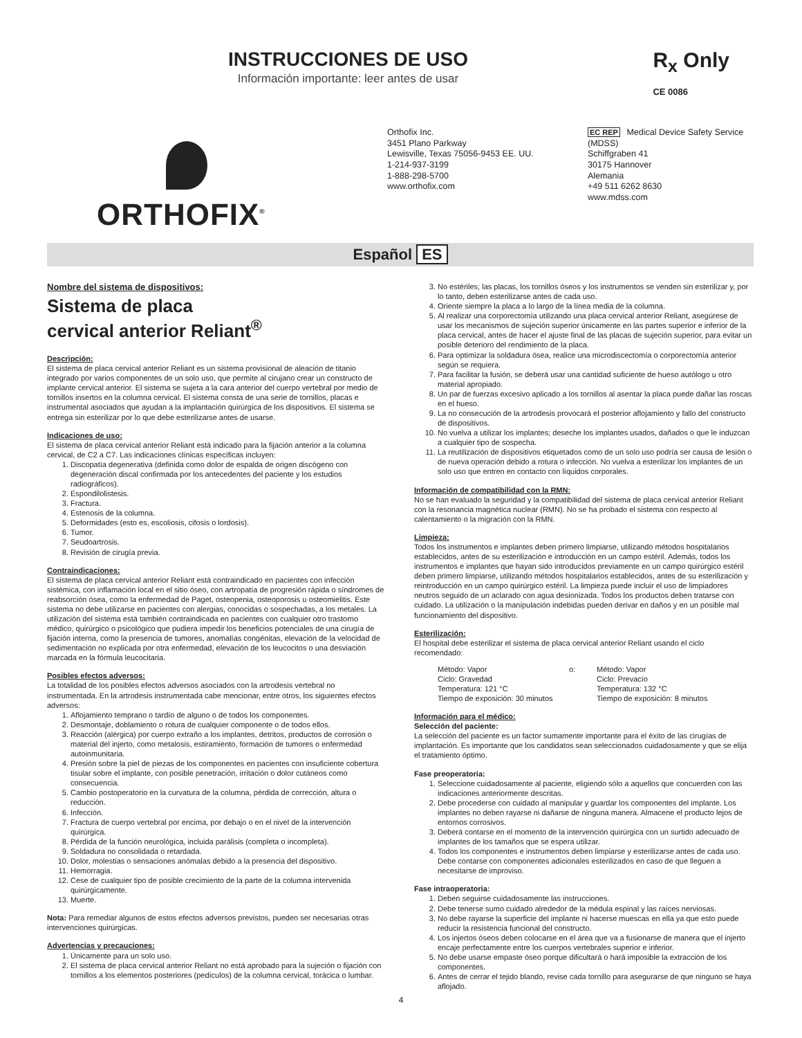INSTRUCCIONES DE USO
Información importante: leer antes de usar
R<sub>x</sub> Only
CE 0086
ORTHOFIX<sup>®</sup>
Orthofix Inc.
3451 Plano Parkway
Lewisville, Texas 75056-9453 EE. UU.
1-214-937-3199
1-888-298-5700
www.orthofix.com
EC REP Medical Device Safety Service
(MDSS)
Schiffgraben 41
30175 Hannover
Alemania
+49 511 6262 8630
www.mdss.com
Español ES
Nombre del sistema de dispositivos:
Sistema de placa
cervical anterior Reliant<sup>®</sup>
Descripción:
El sistema de placa cervical anterior Reliant es un sistema provisional de aleación de titanio integrado por varios componentes de un solo uso, que permite al cirujano crear un constructo de implante cervical anterior. El sistema se sujeta a la cara anterior del cuerpo vertebral por medio de tornillos insertos en la columna cervical. El sistema consta de una serie de tornillos, placas e instrumental asociados que ayudan a la implantación quirúrgica de los dispositivos. El sistema se entrega sin esterilizar por lo que debe esterilizarse antes de usarse.
Indicaciones de uso:
El sistema de placa cervical anterior Reliant está indicado para la fijación anterior a la columna cervical, de C2 a C7. Las indicaciones clínicas específicas incluyen:
1. Discopatía degenerativa (definida como dolor de espalda de origen discógeno con degeneración discal confirmada por los antecedentes del paciente y los estudios radiográficos).
2. Espondilolistesis.
3. Fractura.
4. Estenosis de la columna.
5. Deformidades (esto es, escoliosis, cifosis o lordosis).
6. Tumor.
7. Seudoartrosis.
8. Revisión de cirugía previa.
Contraindicaciones:
El sistema de placa cervical anterior Reliant está contraindicado en pacientes con infección sistémica, con inflamación local en el sitio óseo, con artropatía de progresión rápida o síndromes de reabsorción ósea, como la enfermedad de Paget, osteopenia, osteoporosis u osteomielitis. Este sistema no debe utilizarse en pacientes con alergias, conocidas o sospechadas, a los metales. La utilización del sistema está también contraindicada en pacientes con cualquier otro trastorno médico, quirúrgico o psicológico que pudiera impedir los beneficios potenciales de una cirugía de fijación interna, como la presencia de tumores, anomalías congénitas, elevación de la velocidad de sedimentación no explicada por otra enfermedad, elevación de los leucocitos o una desviación marcada en la fórmula leucocitaria.
Posibles efectos adversos:
La totalidad de los posibles efectos adversos asociados con la artrodesis vertebral no instrumentada. En la artrodesis instrumentada cabe mencionar, entre otros, los siguientes efectos adversos:
1. Aflojamiento temprano o tardío de alguno o de todos los componentes.
2. Desmontaje, doblamiento o rotura de cualquier componente o de todos ellos.
3. Reacción (alérgica) por cuerpo extraño a los implantes, detritos, productos de corrosión o material del injerto, como metalosis, estiramiento, formación de tumores o enfermedad autoinmunitaria.
4. Presión sobre la piel de piezas de los componentes en pacientes con insuficiente cobertura tisular sobre el implante, con posible penetración, irritación o dolor cutáneos como consecuencia.
5. Cambio postoperatorio en la curvatura de la columna, pérdida de corrección, altura o reducción.
6. Infección.
7. Fractura de cuerpo vertebral por encima, por debajo o en el nivel de la intervención quirúrgica.
8. Pérdida de la función neurológica, incluida parálisis (completa o incompleta).
9. Soldadura no consolidada o retardada.
10. Dolor, molestias o sensaciones anómalas debido a la presencia del dispositivo.
11. Hemorragia.
12. Cese de cualquier tipo de posible crecimiento de la parte de la columna intervenida quirúrgicamente.
13. Muerte.
Nota: Para remediar algunos de estos efectos adversos previstos, pueden ser necesarias otras intervenciones quirúrgicas.
Advertencias y precauciones:
1. Únicamente para un solo uso.
2. El sistema de placa cervical anterior Reliant no está aprobado para la sujeción o fijación con tornillos a los elementos posteriores (pedículos) de la columna cervical, torácica o lumbar.
3. No estériles; las placas, los tornillos óseos y los instrumentos se venden sin esterilizar y, por lo tanto, deben esterilizarse antes de cada uso.
4. Oriente siempre la placa a lo largo de la línea media de la columna.
5. Al realizar una corporectomía utilizando una placa cervical anterior Reliant, asegúrese de usar los mecanismos de sujeción superior únicamente en las partes superior e inferior de la placa cervical, antes de hacer el ajuste final de las placas de sujeción superior, para evitar un posible deterioro del rendimiento de la placa.
6. Para optimizar la soldadura ósea, realice una microdiscectomía o corporectomía anterior según se requiera.
7. Para facilitar la fusión, se deberá usar una cantidad suficiente de hueso autólogo u otro material apropiado.
8. Un par de fuerzas excesivo aplicado a los tornillos al asentar la placa puede dañar las roscas en el hueso.
9. La no consecución de la artrodesis provocará el posterior aflojamiento y fallo del constructo de dispositivos.
10. No vuelva a utilizar los implantes; deseche los implantes usados, dañados o que le induzcan a cualquier tipo de sospecha.
11. La reutilización de dispositivos etiquetados como de un solo uso podría ser causa de lesión o de nueva operación debido a rotura o infección. No vuelva a esterilizar los implantes de un solo uso que entren en contacto con líquidos corporales.
Información de compatibilidad con la RMN:
No se han evaluado la seguridad y la compatibilidad del sistema de placa cervical anterior Reliant con la resonancia magnética nuclear (RMN). No se ha probado el sistema con respecto al calentamiento o la migración con la RMN.
Limpieza:
Todos los instrumentos e implantes deben primero limpiarse, utilizando métodos hospitalarios establecidos, antes de su esterilización e introducción en un campo estéril. Además, todos los instrumentos e implantes que hayan sido introducidos previamente en un campo quirúrgico estéril deben primero limpiarse, utilizando métodos hospitalarios establecidos, antes de su esterilización y reintroducción en un campo quirúrgico estéril. La limpieza puede incluir el uso de limpiadores neutros seguido de un aclarado con agua desionizada. Todos los productos deben tratarse con cuidado. La utilización o la manipulación indebidas pueden derivar en daños y en un posible mal funcionamiento del dispositivo.
Esterilización:
El hospital debe esterilizar el sistema de placa cervical anterior Reliant usando el ciclo recomendado:
Método: Vapor
Ciclo: Gravedad
Temperatura: 121 °C
Tiempo de exposición: 30 minutos
o: Método: Vapor
Ciclo: Prevacío
Temperatura: 132 °C
Tiempo de exposición: 8 minutos
Información para el médico:
Selección del paciente:
La selección del paciente es un factor sumamente importante para el éxito de las cirugías de implantación. Es importante que los candidatos sean seleccionados cuidadosamente y que se elija el tratamiento óptimo.
Fase preoperatoria:
1. Seleccione cuidadosamente al paciente, eligiendo sólo a aquellos que concuerden con las indicaciones anteriormente descritas.
2. Debe procederse con cuidado al manipular y guardar los componentes del implante. Los implantes no deben rayarse ni dañarse de ninguna manera. Almacene el producto lejos de entornos corrosivos.
3. Deberá contarse en el momento de la intervención quirúrgica con un surtido adecuado de implantes de los tamaños que se espera utilizar.
4. Todos los componentes e instrumentos deben limpiarse y esterilizarse antes de cada uso. Debe contarse con componentes adicionales esterilizados en caso de que lleguen a necesitarse de improviso.
Fase intraoperatoria:
1. Deben seguirse cuidadosamente las instrucciones.
2. Debe tenerse sumo cuidado alrededor de la médula espinal y las raíces nerviosas.
3. No debe rayarse la superficie del implante ni hacerse muescas en ella ya que esto puede reducir la resistencia funcional del constructo.
4. Los injertos óseos deben colocarse en el área que va a fusionarse de manera que el injerto encaje perfectamente entre los cuerpos vertebrales superior e inferior.
5. No debe usarse empaste óseo porque dificultará o hará imposible la extracción de los componentes.
6. Antes de cerrar el tejido blando, revise cada tornillo para asegurarse de que ninguno se haya aflojado.
4